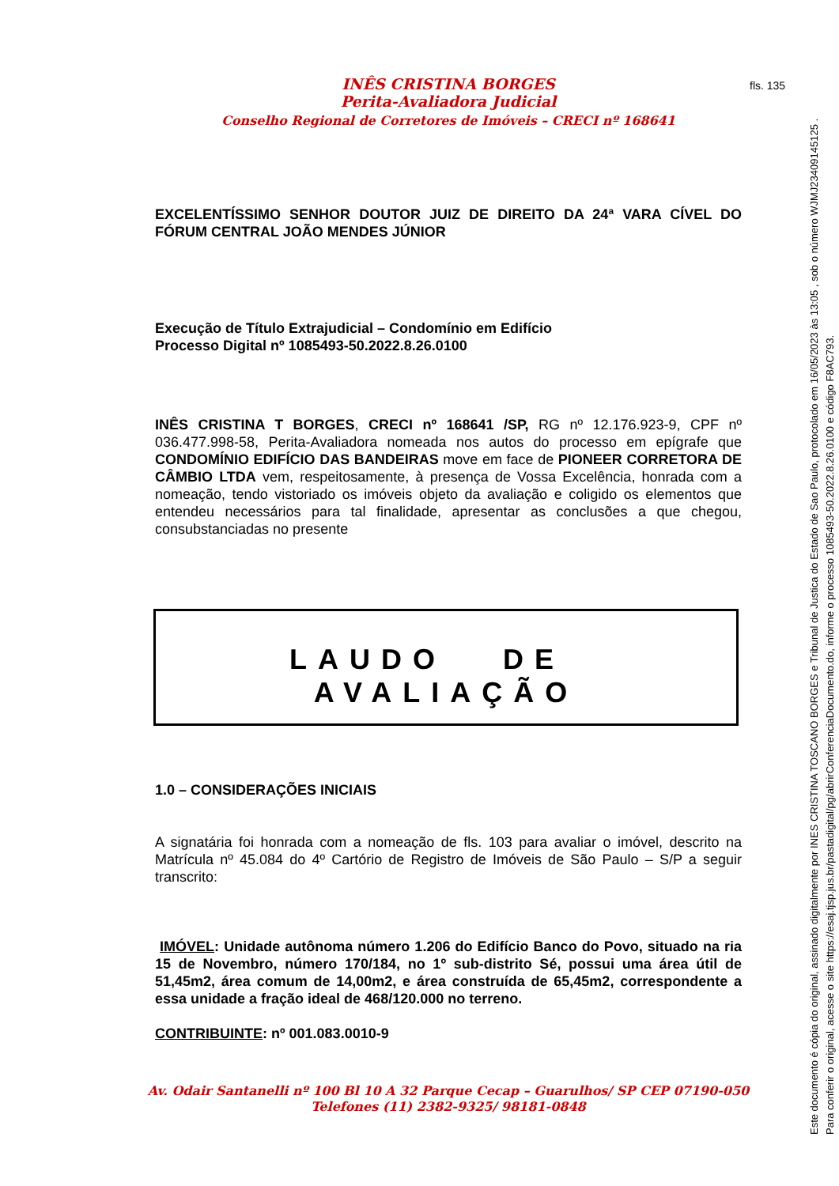fls. 135
INÊS CRISTINA BORGES
Perita-Avaliadora Judicial
Conselho Regional de Corretores de Imóveis – CRECI nº 168641
EXCELENTÍSSIMO SENHOR DOUTOR JUIZ DE DIREITO DA 24ª VARA CÍVEL DO FÓRUM CENTRAL JOÃO MENDES JÚNIOR
Execução de Título Extrajudicial – Condomínio em Edifício
Processo Digital nº 1085493-50.2022.8.26.0100
INÊS CRISTINA T BORGES, CRECI nº 168641 /SP, RG nº 12.176.923-9, CPF nº 036.477.998-58, Perita-Avaliadora nomeada nos autos do processo em epígrafe que CONDOMÍNIO EDIFÍCIO DAS BANDEIRAS move em face de PIONEER CORRETORA DE CÂMBIO LTDA vem, respeitosamente, à presença de Vossa Excelência, honrada com a nomeação, tendo vistoriado os imóveis objeto da avaliação e coligido os elementos que entendeu necessários para tal finalidade, apresentar as conclusões a que chegou, consubstanciadas no presente
LAUDO DE AVALIAÇÃO
1.0 – CONSIDERAÇÕES INICIAIS
A signatária foi honrada com a nomeação de fls. 103 para avaliar o imóvel, descrito na Matrícula nº 45.084 do 4º Cartório de Registro de Imóveis de São Paulo – S/P a seguir transcrito:
IMÓVEL: Unidade autônoma número 1.206 do Edifício Banco do Povo, situado na ria 15 de Novembro, número 170/184, no 1º sub-distrito Sé, possui uma área útil de 51,45m2, área comum de 14,00m2, e área construída de 65,45m2, correspondente a essa unidade a fração ideal de 468/120.000 no terreno.
CONTRIBUINTE: nº 001.083.0010-9
Av. Odair Santanelli nº 100 Bl 10 A 32 Parque Cecap – Guarulhos/ SP CEP 07190-050
Telefones (11) 2382-9325/ 98181-0848
Este documento é cópia do original, assinado digitalmente por INES CRISTINA TOSCANO BORGES e Tribunal de Justica do Estado de Sao Paulo, protocolado em 16/05/2023 às 13:05 , sob o número WJMJ23409145125 .
Para conferir o original, acesse o site https://esaj.tjsp.jus.br/pastadigital/pg/abrirConferenciaDocumento.do, informe o processo 1085493-50.2022.8.26.0100 e código F8AC793.